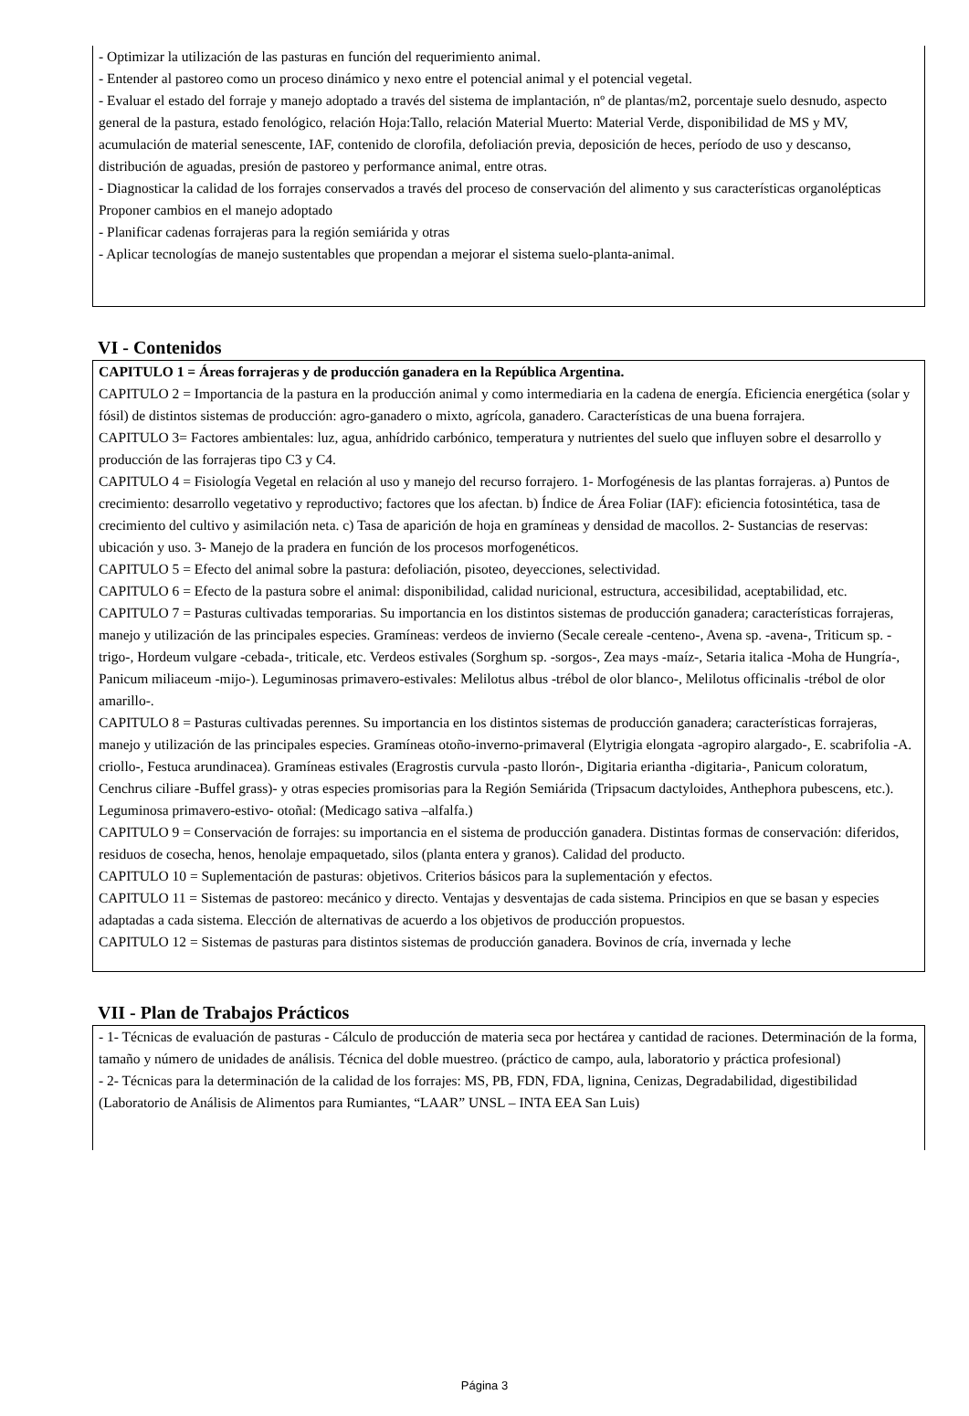- Optimizar la utilización de las pasturas en función del requerimiento animal.
- Entender al pastoreo como un proceso dinámico y nexo entre el potencial animal y el potencial vegetal.
- Evaluar el estado del forraje y manejo adoptado a través del sistema de implantación, nº de plantas/m2, porcentaje suelo desnudo, aspecto general de la pastura, estado fenológico, relación Hoja:Tallo, relación Material Muerto: Material Verde, disponibilidad de MS y MV, acumulación de material senescente, IAF, contenido de clorofila, defoliación previa, deposición de heces, período de uso y descanso, distribución de aguadas, presión de pastoreo y performance animal, entre otras.
- Diagnosticar la calidad de los forrajes conservados a través del proceso de conservación del alimento y sus características organolépticas Proponer cambios en el manejo adoptado
- Planificar cadenas forrajeras para la región semiárida y otras
- Aplicar tecnologías de manejo sustentables que propendan a mejorar el sistema suelo-planta-animal.
VI - Contenidos
CAPITULO 1 = Áreas forrajeras y de producción ganadera en la República Argentina.
CAPITULO 2 = Importancia de la pastura en la producción animal y como intermediaria en la cadena de energía. Eficiencia energética (solar y fósil) de distintos sistemas de producción: agro-ganadero o mixto, agrícola, ganadero. Características de una buena forrajera.
CAPITULO 3= Factores ambientales: luz, agua, anhídrido carbónico, temperatura y nutrientes del suelo que influyen sobre el desarrollo y producción de las forrajeras tipo C3 y C4.
CAPITULO 4 = Fisiología Vegetal en relación al uso y manejo del recurso forrajero. 1- Morfogénesis de las plantas forrajeras. a) Puntos de crecimiento: desarrollo vegetativo y reproductivo; factores que los afectan. b) Índice de Área Foliar (IAF): eficiencia fotosintética, tasa de crecimiento del cultivo y asimilación neta. c) Tasa de aparición de hoja en gramíneas y densidad de macollos. 2- Sustancias de reservas: ubicación y uso. 3- Manejo de la pradera en función de los procesos morfogenéticos.
CAPITULO 5 = Efecto del animal sobre la pastura: defoliación, pisoteo, deyecciones, selectividad.
CAPITULO 6 = Efecto de la pastura sobre el animal: disponibilidad, calidad nuricional, estructura, accesibilidad, aceptabilidad, etc.
CAPITULO 7 = Pasturas cultivadas temporarias. Su importancia en los distintos sistemas de producción ganadera; características forrajeras, manejo y utilización de las principales especies. Gramíneas: verdeos de invierno (Secale cereale -centeno-, Avena sp. -avena-, Triticum sp. -trigo-, Hordeum vulgare -cebada-, triticale, etc. Verdeos estivales (Sorghum sp. -sorgos-, Zea mays -maíz-, Setaria italica -Moha de Hungría-, Panicum miliaceum -mijo-). Leguminosas primavero-estivales: Melilotus albus -trébol de olor blanco-, Melilotus officinalis -trébol de olor amarillo-.
CAPITULO 8 = Pasturas cultivadas perennes. Su importancia en los distintos sistemas de producción ganadera; características forrajeras, manejo y utilización de las principales especies. Gramíneas otoño-inverno-primaveral (Elytrigia elongata -agropiro alargado-, E. scabrifolia -A. criollo-, Festuca arundinacea). Gramíneas estivales (Eragrostis curvula -pasto llorón-, Digitaria eriantha -digitaria-, Panicum coloratum, Cenchrus ciliare -Buffel grass)- y otras especies promisorias para la Región Semiárida (Tripsacum dactyloides, Anthephora pubescens, etc.). Leguminosa primavero-estivo- otoñal: (Medicago sativa –alfalfa.)
CAPITULO 9 = Conservación de forrajes: su importancia en el sistema de producción ganadera. Distintas formas de conservación: diferidos, residuos de cosecha, henos, henolaje empaquetado, silos (planta entera y granos). Calidad del producto.
CAPITULO 10 = Suplementación de pasturas: objetivos. Criterios básicos para la suplementación y efectos.
CAPITULO 11 = Sistemas de pastoreo: mecánico y directo. Ventajas y desventajas de cada sistema. Principios en que se basan y especies adaptadas a cada sistema. Elección de alternativas de acuerdo a los objetivos de producción propuestos.
CAPITULO 12 = Sistemas de pasturas para distintos sistemas de producción ganadera. Bovinos de cría, invernada y leche
VII - Plan de Trabajos Prácticos
- 1- Técnicas de evaluación de pasturas - Cálculo de producción de materia seca por hectárea y cantidad de raciones. Determinación de la forma, tamaño y número de unidades de análisis. Técnica del doble muestreo. (práctico de campo, aula, laboratorio y práctica profesional)
- 2- Técnicas para la determinación de la calidad de los forrajes: MS, PB, FDN, FDA, lignina, Cenizas, Degradabilidad, digestibilidad (Laboratorio de Análisis de Alimentos para Rumiantes, “LAAR” UNSL – INTA EEA San Luis)
Página 3